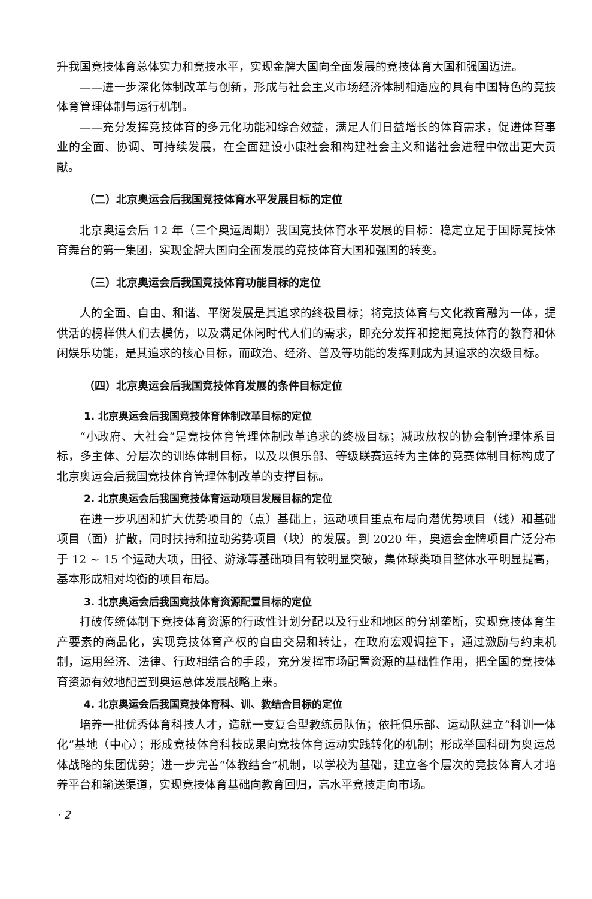升我国竞技体育总体实力和竞技水平，实现金牌大国向全面发展的竞技体育大国和强国迈进。
——进一步深化体制改革与创新，形成与社会主义市场经济体制相适应的具有中国特色的竞技体育管理体制与运行机制。
——充分发挥竞技体育的多元化功能和综合效益，满足人们日益增长的体育需求，促进体育事业的全面、协调、可持续发展，在全面建设小康社会和构建社会主义和谐社会进程中做出更大贡献。
（二）北京奥运会后我国竞技体育水平发展目标的定位
北京奥运会后 12 年（三个奥运周期）我国竞技体育水平发展的目标：稳定立足于国际竞技体育舞台的第一集团，实现金牌大国向全面发展的竞技体育大国和强国的转变。
（三）北京奥运会后我国竞技体育功能目标的定位
人的全面、自由、和谐、平衡发展是其追求的终极目标；将竞技体育与文化教育融为一体，提供活的榜样供人们去模仿，以及满足休闲时代人们的需求，即充分发挥和挖掘竞技体育的教育和休闲娱乐功能，是其追求的核心目标，而政治、经济、普及等功能的发挥则成为其追求的次级目标。
（四）北京奥运会后我国竞技体育发展的条件目标定位
1. 北京奥运会后我国竞技体育体制改革目标的定位
“小政府、大社会”是竞技体育管理体制改革追求的终极目标；减政放权的协会制管理体系目标，多主体、分层次的训练体制目标，以及以俱乐部、等级联赛运转为主体的竞赛体制目标构成了北京奥运会后我国竞技体育管理体制改革的支撑目标。
2. 北京奥运会后我国竞技体育运动项目发展目标的定位
在进一步巩固和扩大优势项目的（点）基础上，运动项目重点布局向潜优势项目（线）和基础项目（面）扩散，同时扶持和拉动劣势项目（块）的发展。到 2020 年，奥运会金牌项目广泛分布于 12 ~ 15 个运动大项，田径、游泳等基础项目有较明显突破，集体球类项目整体水平明显提高，基本形成相对均衡的项目布局。
3. 北京奥运会后我国竞技体育资源配置目标的定位
打破传统体制下竞技体育资源的行政性计划分配以及行业和地区的分割垄断，实现竞技体育生产要素的商品化，实现竞技体育产权的自由交易和转让，在政府宏观调控下，通过激励与约束机制，运用经济、法律、行政相结合的手段，充分发挥市场配置资源的基础性作用，把全国的竞技体育资源有效地配置到奥运总体发展战略上来。
4. 北京奥运会后我国竞技体育科、训、教结合目标的定位
培养一批优秀体育科技人才，造就一支复合型教练员队伍；依托俱乐部、运动队建立“科训一体化”基地（中心）；形成竞技体育科技成果向竞技体育运动实践转化的机制；形成举国科研为奥运总体战略的集团优势；进一步完善“体教结合”机制，以学校为基础，建立各个层次的竞技体育人才培养平台和输送渠道，实现竞技体育基础向教育回归，高水平竞技走向市场。
· 2